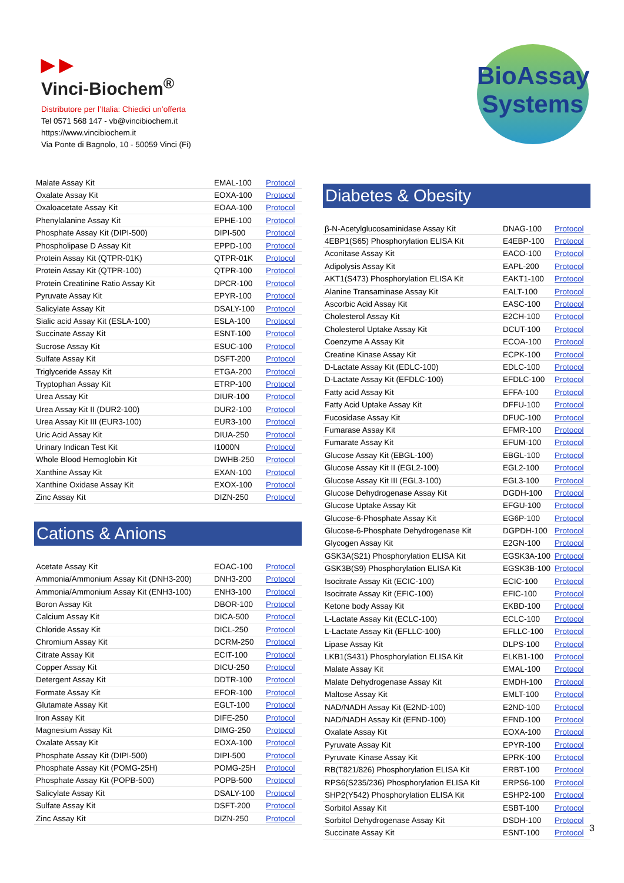▶ ▶
Vinci-Biochem<sup>®</sup>
Distributore per l’Italia: Chiedici un’offerta
Tel 0571 568 147 - vb@vincibiochem.it
https://www.vincibiochem.it
Via Ponte di Bagnolo, 10 - 50059 Vinci (Fi)
BioAssay
Systems
| Malate Assay Kit | EMAL-100 | Protocol |
| Oxalate Assay Kit | EOXA-100 | Protocol |
| Oxaloacetate Assay Kit | EOAA-100 | Protocol |
| Phenylalanine Assay Kit | EPHE-100 | Protocol |
| Phosphate Assay Kit (DIPI-500) | DIPI-500 | Protocol |
| Phospholipase D Assay Kit | EPPD-100 | Protocol |
| Protein Assay Kit (QTPR-01K) | QTPR-01K | Protocol |
| Protein Assay Kit (QTPR-100) | QTPR-100 | Protocol |
| Protein Creatinine Ratio Assay Kit | DPCR-100 | Protocol |
| Pyruvate Assay Kit | EPYR-100 | Protocol |
| Salicylate Assay Kit | DSALY-100 | Protocol |
| Sialic acid Assay Kit (ESLA-100) | ESLA-100 | Protocol |
| Succinate Assay Kit | ESNT-100 | Protocol |
| Sucrose Assay Kit | ESUC-100 | Protocol |
| Sulfate Assay Kit | DSFT-200 | Protocol |
| Triglyceride Assay Kit | ETGA-200 | Protocol |
| Tryptophan Assay Kit | ETRP-100 | Protocol |
| Urea Assay Kit | DIUR-100 | Protocol |
| Urea Assay Kit II (DUR2-100) | DUR2-100 | Protocol |
| Urea Assay Kit III (EUR3-100) | EUR3-100 | Protocol |
| Uric Acid Assay Kit | DIUA-250 | Protocol |
| Urinary Indican Test Kit | I1000N | Protocol |
| Whole Blood Hemoglobin Kit | DWHB-250 | Protocol |
| Xanthine Assay Kit | EXAN-100 | Protocol |
| Xanthine Oxidase Assay Kit | EXOX-100 | Protocol |
| Zinc Assay Kit | DIZN-250 | Protocol |
Cations & Anions
| Acetate Assay Kit | EOAC-100 | Protocol |
| Ammonia/Ammonium Assay Kit (DNH3-200) | DNH3-200 | Protocol |
| Ammonia/Ammonium Assay Kit (ENH3-100) | ENH3-100 | Protocol |
| Boron Assay Kit | DBOR-100 | Protocol |
| Calcium Assay Kit | DICA-500 | Protocol |
| Chloride Assay Kit | DICL-250 | Protocol |
| Chromium Assay Kit | DCRM-250 | Protocol |
| Citrate Assay Kit | ECIT-100 | Protocol |
| Copper Assay Kit | DICU-250 | Protocol |
| Detergent Assay Kit | DDTR-100 | Protocol |
| Formate Assay Kit | EFOR-100 | Protocol |
| Glutamate Assay Kit | EGLT-100 | Protocol |
| Iron Assay Kit | DIFE-250 | Protocol |
| Magnesium Assay Kit | DIMG-250 | Protocol |
| Oxalate Assay Kit | EOXA-100 | Protocol |
| Phosphate Assay Kit (DIPI-500) | DIPI-500 | Protocol |
| Phosphate Assay Kit (POMG-25H) | POMG-25H | Protocol |
| Phosphate Assay Kit (POPB-500) | POPB-500 | Protocol |
| Salicylate Assay Kit | DSALY-100 | Protocol |
| Sulfate Assay Kit | DSFT-200 | Protocol |
| Zinc Assay Kit | DIZN-250 | Protocol |
Diabetes & Obesity
| β-N-Acetylglucosaminidase Assay Kit | DNAG-100 | Protocol |
| 4EBP1(S65) Phosphorylation ELISA Kit | E4EBP-100 | Protocol |
| Aconitase Assay Kit | EACO-100 | Protocol |
| Adipolysis Assay Kit | EAPL-200 | Protocol |
| AKT1(S473) Phosphorylation ELISA Kit | EAKT1-100 | Protocol |
| Alanine Transaminase Assay Kit | EALT-100 | Protocol |
| Ascorbic Acid Assay Kit | EASC-100 | Protocol |
| Cholesterol Assay Kit | E2CH-100 | Protocol |
| Cholesterol Uptake Assay Kit | DCUT-100 | Protocol |
| Coenzyme A Assay Kit | ECOA-100 | Protocol |
| Creatine Kinase Assay Kit | ECPK-100 | Protocol |
| D-Lactate Assay Kit (EDLC-100) | EDLC-100 | Protocol |
| D-Lactate Assay Kit (EFDLC-100) | EFDLC-100 | Protocol |
| Fatty acid Assay Kit | EFFA-100 | Protocol |
| Fatty Acid Uptake Assay Kit | DFFU-100 | Protocol |
| Fucosidase Assay Kit | DFUC-100 | Protocol |
| Fumarase Assay Kit | EFMR-100 | Protocol |
| Fumarate Assay Kit | EFUM-100 | Protocol |
| Glucose Assay Kit (EBGL-100) | EBGL-100 | Protocol |
| Glucose Assay Kit II (EGL2-100) | EGL2-100 | Protocol |
| Glucose Assay Kit III (EGL3-100) | EGL3-100 | Protocol |
| Glucose Dehydrogenase Assay Kit | DGDH-100 | Protocol |
| Glucose Uptake Assay Kit | EFGU-100 | Protocol |
| Glucose-6-Phosphate Assay Kit | EG6P-100 | Protocol |
| Glucose-6-Phosphate Dehydrogenase Kit | DGPDH-100 | Protocol |
| Glycogen Assay Kit | E2GN-100 | Protocol |
| GSK3A(S21) Phosphorylation ELISA Kit | EGSK3A-100 | Protocol |
| GSK3B(S9) Phosphorylation ELISA Kit | EGSK3B-100 | Protocol |
| Isocitrate Assay Kit (ECIC-100) | ECIC-100 | Protocol |
| Isocitrate Assay Kit (EFIC-100) | EFIC-100 | Protocol |
| Ketone body Assay Kit | EKBD-100 | Protocol |
| L-Lactate Assay Kit (ECLC-100) | ECLC-100 | Protocol |
| L-Lactate Assay Kit (EFLLC-100) | EFLLC-100 | Protocol |
| Lipase Assay Kit | DLPS-100 | Protocol |
| LKB1(S431) Phosphorylation ELISA Kit | ELKB1-100 | Protocol |
| Malate Assay Kit | EMAL-100 | Protocol |
| Malate Dehydrogenase Assay Kit | EMDH-100 | Protocol |
| Maltose Assay Kit | EMLT-100 | Protocol |
| NAD/NADH Assay Kit (E2ND-100) | E2ND-100 | Protocol |
| NAD/NADH Assay Kit (EFND-100) | EFND-100 | Protocol |
| Oxalate Assay Kit | EOXA-100 | Protocol |
| Pyruvate Assay Kit | EPYR-100 | Protocol |
| Pyruvate Kinase Assay Kit | EPRK-100 | Protocol |
| RB(T821/826) Phosphorylation ELISA Kit | ERBT-100 | Protocol |
| RPS6(S235/236) Phosphorylation ELISA Kit | ERPS6-100 | Protocol |
| SHP2(Y542) Phosphorylation ELISA Kit | ESHP2-100 | Protocol |
| Sorbitol Assay Kit | ESBT-100 | Protocol |
| Sorbitol Dehydrogenase Assay Kit | DSDH-100 | Protocol |
| Succinate Assay Kit | ESNT-100 | Protocol |
3